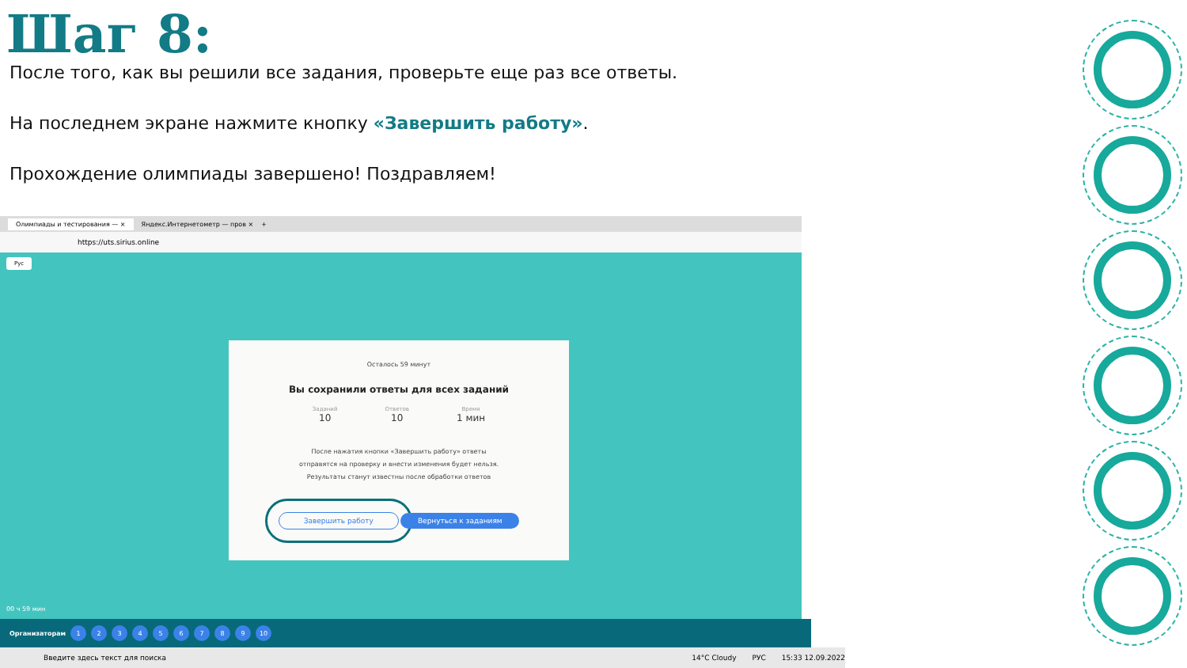Шаг 8:
После того, как вы решили все задания, проверьте еще раз все ответы.
На последнем экране нажмите кнопку «Завершить работу».
Прохождение олимпиады завершено! Поздравляем!
Олимпиады и тестирования — × Яндекс.Интернетометр — пров × +
https://uts.sirius.online
Рус
Осталось 59 минут
Вы сохранили ответы для всех заданий
Заданий
10
Ответов
10
Время
1 мин
После нажатия кнопки «Завершить работу» ответы
отправятся на проверку и внести изменения будет нельзя.
Результаты станут известны после обработки ответов
Завершить работу Вернуться к заданиям
00 ч 59 мин
Организаторам 123456789 10
Введите здесь текст для поиска 14°C Cloudy РУС 15:33 12.09.2022